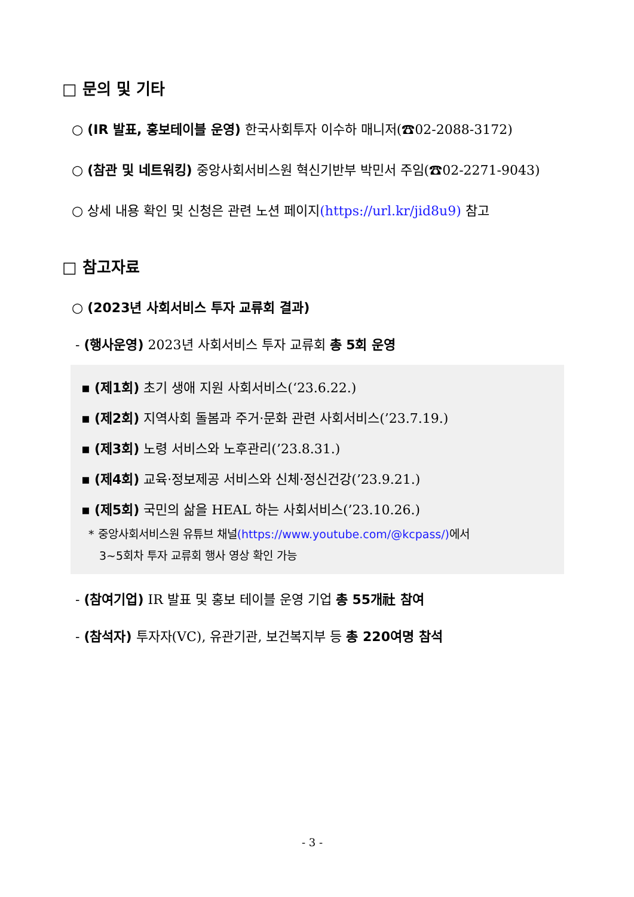□ 문의 및 기타
○ (IR 발표, 홍보테이블 운영) 한국사회투자 이수하 매니저(☎02-2088-3172)
○ (참관 및 네트워킹) 중앙사회서비스원 혁신기반부 박민서 주임(☎02-2271-9043)
○ 상세 내용 확인 및 신청은 관련 노션 페이지(https://url.kr/jid8u9) 참고
□ 참고자료
○ (2023년 사회서비스 투자 교류회 결과)
- (행사운영) 2023년 사회서비스 투자 교류회 총 5회 운영
▪ (제1회) 초기 생애 지원 사회서비스(‘23.6.22.)
▪ (제2회) 지역사회 돌봄과 주거·문화 관련 사회서비스(’23.7.19.)
▪ (제3회) 노령 서비스와 노후관리(’23.8.31.)
▪ (제4회) 교육·정보제공 서비스와 신체·정신건강(’23.9.21.)
▪ (제5회) 국민의 삶을 HEAL 하는 사회서비스(’23.10.26.)
* 중앙사회서비스원 유튜브 채널(https://www.youtube.com/@kcpass/) 에서
3~5회차 투자 교류회 행사 영상 확인 가능
- (참여기업) IR 발표 및 홍보 테이블 운영 기업 총 55개社 참여
- (참석자) 투자자(VC), 유관기관, 보건복지부 등 총 220여명 참석
- 3 -